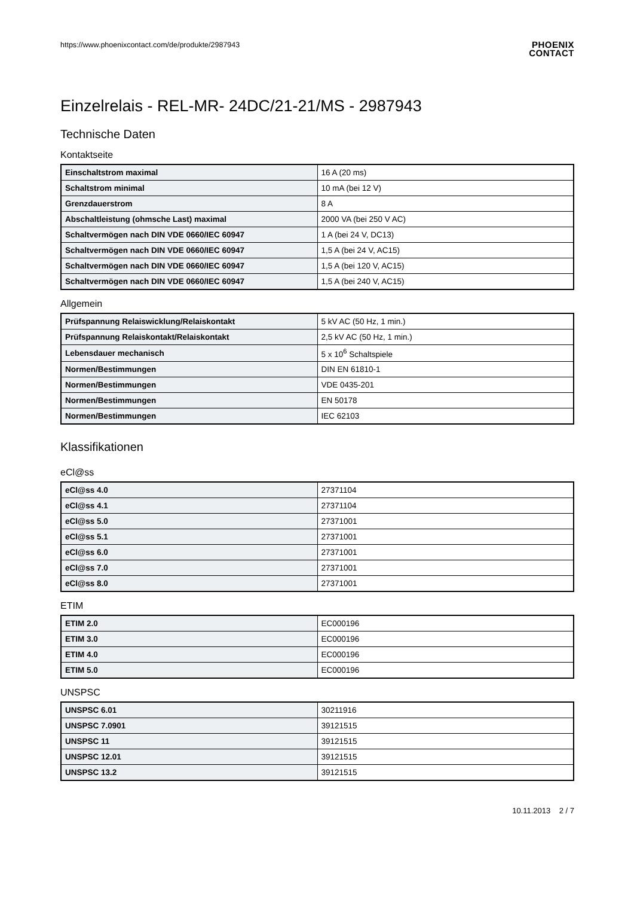https://www.phoenixcontact.com/de/produkte/2987943
PHOENIX
CONTACT
Einzelrelais - REL-MR- 24DC/21-21/MS - 2987943
Technische Daten
Kontaktseite
| Einschaltstrom maximal | 16 A (20 ms) |
| Schaltstrom minimal | 10 mA (bei 12 V) |
| Grenzdauerstrom | 8 A |
| Abschaltleistung (ohmsche Last) maximal | 2000 VA (bei 250 V AC) |
| Schaltvermögen nach DIN VDE 0660/IEC 60947 | 1 A (bei 24 V, DC13) |
| Schaltvermögen nach DIN VDE 0660/IEC 60947 | 1,5 A (bei 24 V, AC15) |
| Schaltvermögen nach DIN VDE 0660/IEC 60947 | 1,5 A (bei 120 V, AC15) |
| Schaltvermögen nach DIN VDE 0660/IEC 60947 | 1,5 A (bei 240 V, AC15) |
Allgemein
| Prüfspannung Relaiswicklung/Relaiskontakt | 5 kV AC (50 Hz, 1 min.) |
| Prüfspannung Relaiskontakt/Relaiskontakt | 2,5 kV AC (50 Hz, 1 min.) |
| Lebensdauer mechanisch | 5 x 10<sup>6</sup> Schaltspiele |
| Normen/Bestimmungen | DIN EN 61810-1 |
| Normen/Bestimmungen | VDE 0435-201 |
| Normen/Bestimmungen | EN 50178 |
| Normen/Bestimmungen | IEC 62103 |
Klassifikationen
eCl@ss
| eCl@ss 4.0 | 27371104 |
| eCl@ss 4.1 | 27371104 |
| eCl@ss 5.0 | 27371001 |
| eCl@ss 5.1 | 27371001 |
| eCl@ss 6.0 | 27371001 |
| eCl@ss 7.0 | 27371001 |
| eCl@ss 8.0 | 27371001 |
ETIM
| ETIM 2.0 | EC000196 |
| ETIM 3.0 | EC000196 |
| ETIM 4.0 | EC000196 |
| ETIM 5.0 | EC000196 |
UNSPSC
| UNSPSC 6.01 | 30211916 |
| UNSPSC 7.0901 | 39121515 |
| UNSPSC 11 | 39121515 |
| UNSPSC 12.01 | 39121515 |
| UNSPSC 13.2 | 39121515 |
10.11.2013 2 / 7